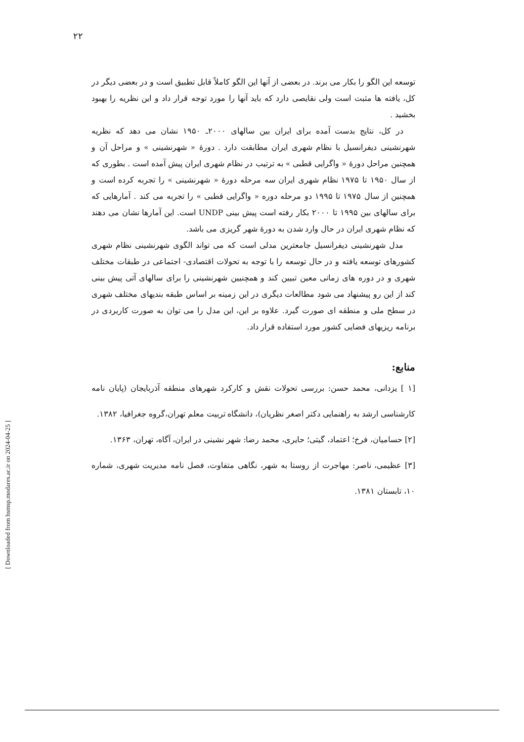۲۲
[ Downloaded from hsmsp.modares.ac.ir on 2024-04-25 ]
توسعه این الگو را بکار می برند. در بعضی از آنها این الگو کاملاً قابل تطبیق است و در بعضی دیگر در کل، یافته ها مثبت است ولی نقایصی دارد که باید آنها را مورد توجه قرار داد و این نظریه را بهبود بخشید .
در کل، نتایج بدست آمده برای ایران بین سالهای ۲۰۰۰ـ ۱۹۵۰ نشان می دهد که نظریه شهرنشینی دیفرانسیل با نظام شهری ایران مطابقت دارد . دورهٔ « شهرنشینی » و مراحل آن و همچنین مراحل دورهٔ « واگرایی قطبی » به ترتیب در نظام شهری ایران پیش آمده است . بطوری که از سال ۱۹۵۰ تا ۱۹۷۵ نظام شهری ایران سه مرحله دورهٔ « شهرنشینی » را تجربه کرده است و همچنین از سال ۱۹۷۵ تا ۱۹۹۵ دو مرحله دوره « واگرایی قطبی » را تجربه می کند . آمارهایی که برای سالهای بین ۱۹۹۵ تا ۲۰۰۰ بکار رفته است پیش بینی UNDP است. این آمارها نشان می دهند که نظام شهری ایران در حال وارد شدن به دورهٔ شهر گریزی می باشد.
مدل شهرنشینی دیفرانسیل جامعترین مدلی است که می تواند الگوی شهرنشینی نظام شهری کشورهای توسعه یافته و در حال توسعه را با توجه به تحولات اقتصادی- اجتماعی در طبقات مختلف شهری و در دوره های زمانی معین تبیین کند و همچنیین شهرنشینی را برای سالهای آتی پیش بینی کند از این رو پیشنهاد می شود مطالعات دیگری در این زمینه بر اساس طبقه بندیهای مختلف شهری در سطح ملی و منطقه ای صورت گیرد. علاوه بر این، این مدل را می توان به صورت کاربردی در برنامه ریزیهای فضایی کشور مورد استفاده قرار داد.
منابع:
[۱ ] یزدانی، محمد حسن: بررسی تحولات نقش و کارکرد شهرهای منطقه آذربایجان (پایان نامه کارشناسی ارشد به راهنمایی دکتر اصغر نظریان)، دانشگاه تربیت معلم تهران،گروه جغرافیا، ۱۳۸۲.
[۲] حسامیان، فرخ؛ اعتماد، گیتی؛ حایری، محمد رضا: شهر نشینی در ایران، آگاه، تهران، ۱۳۶۳.
[۳] عظیمی، ناصر: مهاجرت از روستا به شهر، نگاهی متفاوت، فصل نامه مدیریت شهری، شماره ۱۰، تابستان ۱۳۸۱.